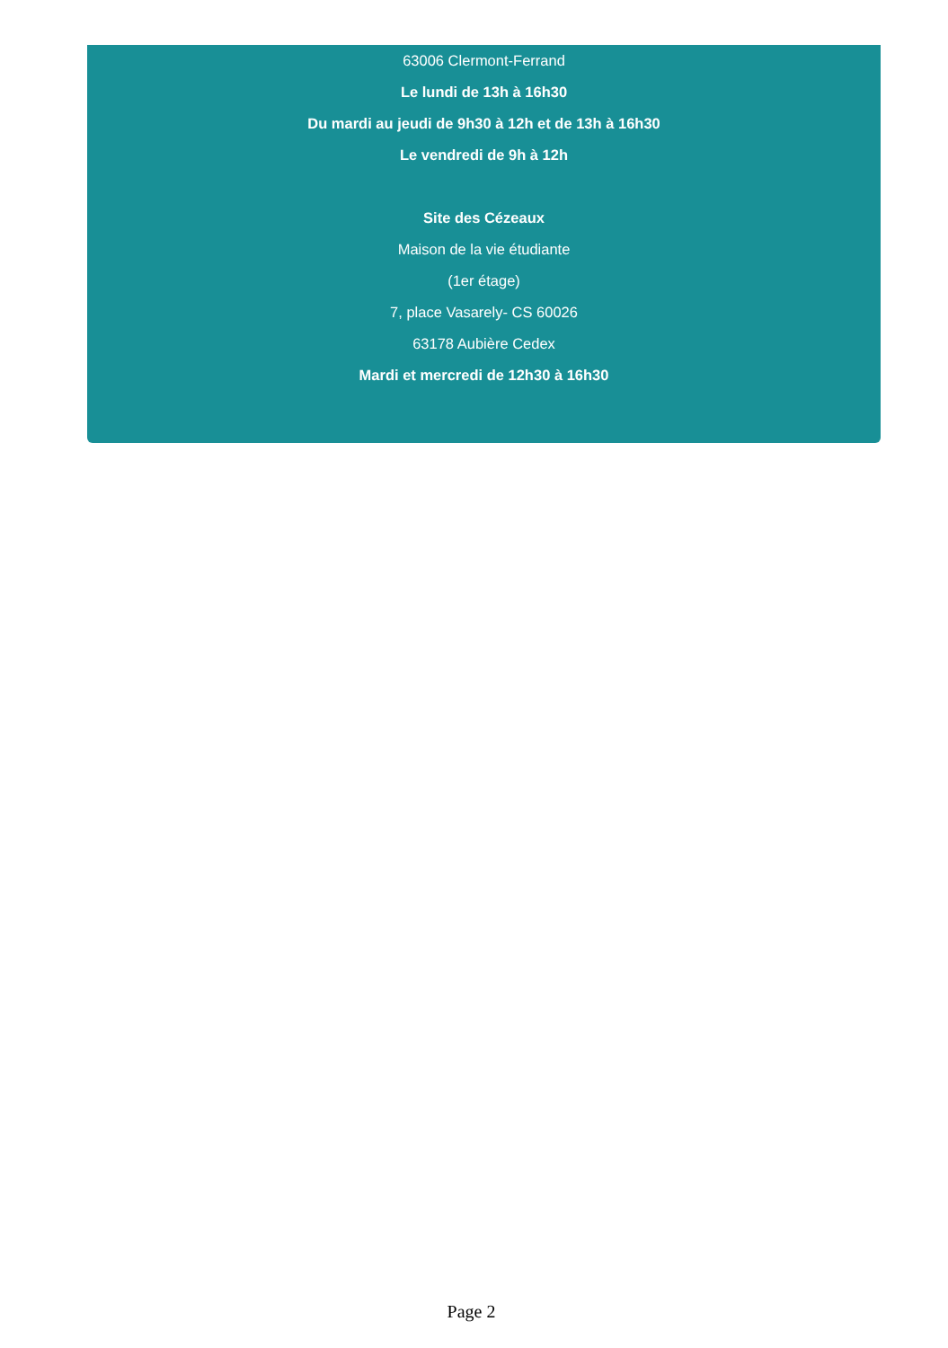63006 Clermont-Ferrand
Le lundi de 13h à 16h30
Du mardi au jeudi de 9h30 à 12h et de 13h à 16h30
Le vendredi de 9h à 12h
Site des Cézeaux
Maison de la vie étudiante
(1er étage)
7, place Vasarely- CS 60026
63178 Aubière Cedex
Mardi et mercredi de 12h30 à 16h30
Page 2